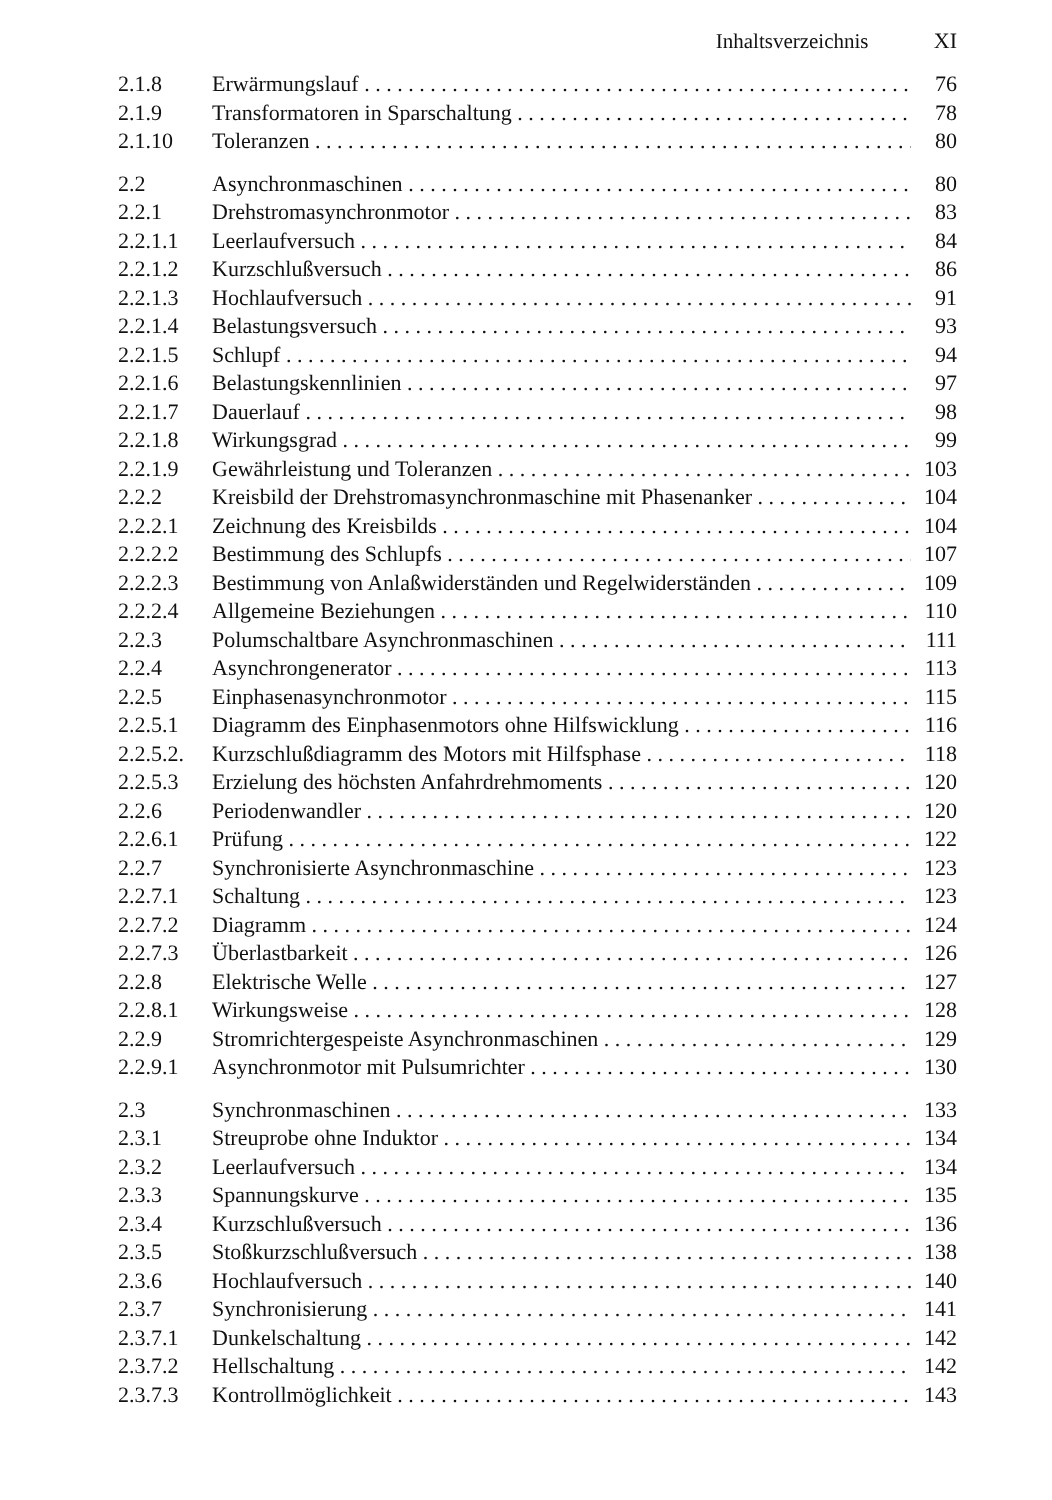Inhaltsverzeichnis XI
2.1.8 Erwärmungslauf 76
2.1.9 Transformatoren in Sparschaltung 78
2.1.10 Toleranzen 80
2.2 Asynchronmaschinen 80
2.2.1 Drehstromasynchronmotor 83
2.2.1.1 Leerlaufversuch 84
2.2.1.2 Kurzschlußversuch 86
2.2.1.3 Hochlaufversuch 91
2.2.1.4 Belastungsversuch 93
2.2.1.5 Schlupf 94
2.2.1.6 Belastungskennlinien 97
2.2.1.7 Dauerlauf 98
2.2.1.8 Wirkungsgrad 99
2.2.1.9 Gewährleistung und Toleranzen 103
2.2.2 Kreisbild der Drehstromasynchronmaschine mit Phasenanker 104
2.2.2.1 Zeichnung des Kreisbilds 104
2.2.2.2 Bestimmung des Schlupfs 107
2.2.2.3 Bestimmung von Anlaßwiderständen und Regelwiderständen 109
2.2.2.4 Allgemeine Beziehungen 110
2.2.3 Polumschaltbare Asynchronmaschinen 111
2.2.4 Asynchrongenerator 113
2.2.5 Einphasenasynchronmotor 115
2.2.5.1 Diagramm des Einphasenmotors ohne Hilfswicklung 116
2.2.5.2. Kurzschlußdiagramm des Motors mit Hilfsphase 118
2.2.5.3 Erzielung des höchsten Anfahrdrehmoments 120
2.2.6 Periodenwandler 120
2.2.6.1 Prüfung 122
2.2.7 Synchronisierte Asynchronmaschine 123
2.2.7.1 Schaltung 123
2.2.7.2 Diagramm 124
2.2.7.3 Überlastbarkeit 126
2.2.8 Elektrische Welle 127
2.2.8.1 Wirkungsweise 128
2.2.9 Stromrichtergespeiste Asynchronmaschinen 129
2.2.9.1 Asynchronmotor mit Pulsumrichter 130
2.3 Synchronmaschinen 133
2.3.1 Streuprobe ohne Induktor 134
2.3.2 Leerlaufversuch 134
2.3.3 Spannungskurve 135
2.3.4 Kurzschlußversuch 136
2.3.5 Stoßkurzschlußversuch 138
2.3.6 Hochlaufversuch 140
2.3.7 Synchronisierung 141
2.3.7.1 Dunkelschaltung 142
2.3.7.2 Hellschaltung 142
2.3.7.3 Kontrollmöglichkeit 143